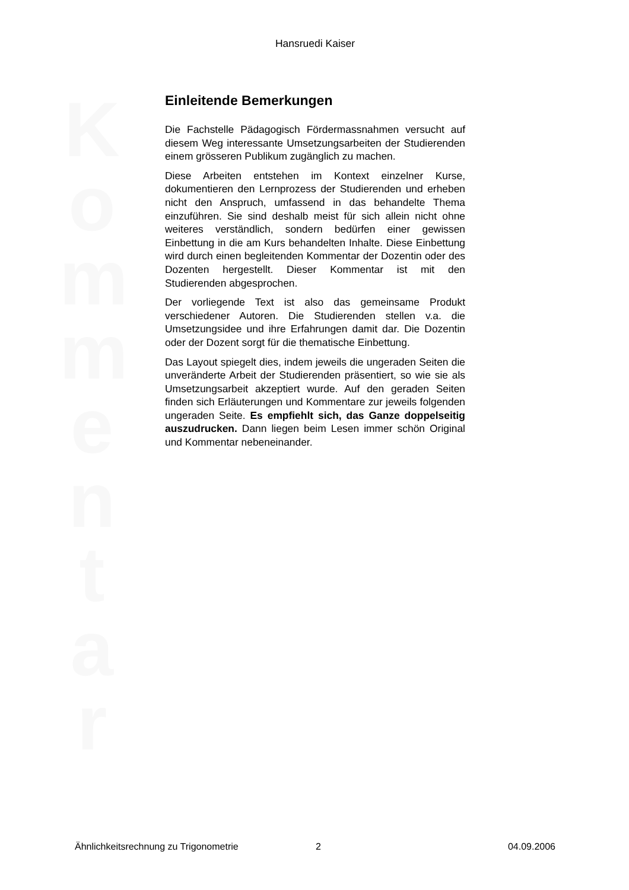Hansruedi Kaiser
Einleitende Bemerkungen
Die Fachstelle Pädagogisch Fördermassnahmen versucht auf diesem Weg interessante Umsetzungsarbeiten der Studierenden einem grösseren Publikum zugänglich zu machen.
Diese Arbeiten entstehen im Kontext einzelner Kurse, dokumentieren den Lernprozess der Studierenden und erheben nicht den Anspruch, umfassend in das behandelte Thema einzuführen. Sie sind deshalb meist für sich allein nicht ohne weiteres verständlich, sondern bedürfen einer gewissen Einbettung in die am Kurs behandelten Inhalte. Diese Einbettung wird durch einen begleitenden Kommentar der Dozentin oder des Dozenten hergestellt. Dieser Kommentar ist mit den Studierenden abgesprochen.
Der vorliegende Text ist also das gemeinsame Produkt verschiedener Autoren. Die Studierenden stellen v.a. die Umsetzungsidee und ihre Erfahrungen damit dar. Die Dozentin oder der Dozent sorgt für die thematische Einbettung.
Das Layout spiegelt dies, indem jeweils die ungeraden Seiten die unveränderte Arbeit der Studierenden präsentiert, so wie sie als Umsetzungsarbeit akzeptiert wurde. Auf den geraden Seiten finden sich Erläuterungen und Kommentare zur jeweils folgenden ungeraden Seite. Es empfiehlt sich, das Ganze doppelseitig auszudrucken. Dann liegen beim Lesen immer schön Original und Kommentar nebeneinander.
K
o
m
m
e
n
t
a
r
Ähnlichkeitsrechnung zu Trigonometrie 2 04.09.2006